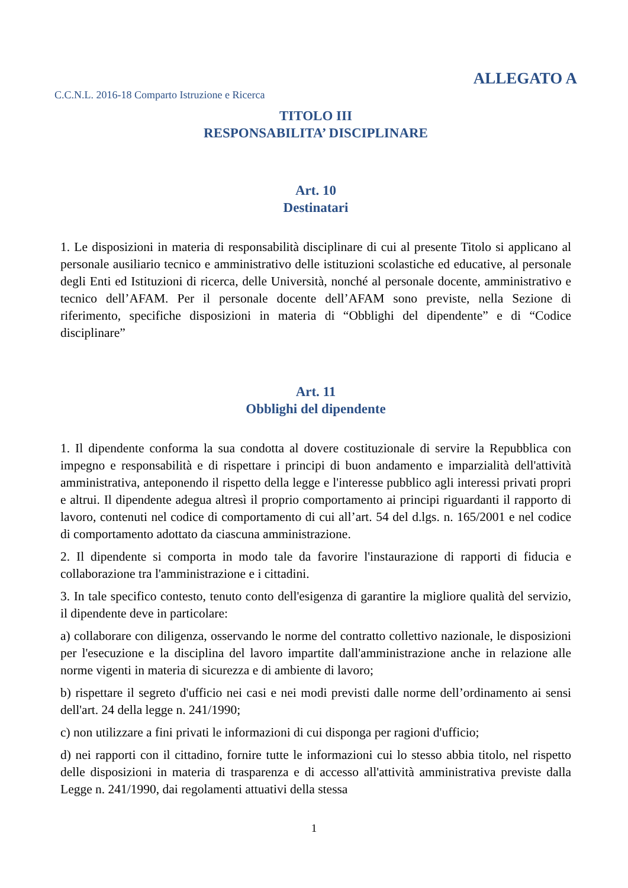ALLEGATO A
C.C.N.L. 2016-18 Comparto Istruzione e Ricerca
TITOLO III
RESPONSABILITA’ DISCIPLINARE
Art. 10
Destinatari
1. Le disposizioni in materia di responsabilità disciplinare di cui al presente Titolo si applicano al personale ausiliario tecnico e amministrativo delle istituzioni scolastiche ed educative, al personale degli Enti ed Istituzioni di ricerca, delle Università, nonché al personale docente, amministrativo e tecnico dell’AFAM. Per il personale docente dell’AFAM sono previste, nella Sezione di riferimento, specifiche disposizioni in materia di “Obblighi del dipendente” e di “Codice disciplinare”
Art. 11
Obblighi del dipendente
1. Il dipendente conforma la sua condotta al dovere costituzionale di servire la Repubblica con impegno e responsabilità e di rispettare i principi di buon andamento e imparzialità dell'attività amministrativa, anteponendo il rispetto della legge e l'interesse pubblico agli interessi privati propri e altrui. Il dipendente adegua altresì il proprio comportamento ai principi riguardanti il rapporto di lavoro, contenuti nel codice di comportamento di cui all’art. 54 del d.lgs. n. 165/2001 e nel codice di comportamento adottato da ciascuna amministrazione.
2. Il dipendente si comporta in modo tale da favorire l'instaurazione di rapporti di fiducia e collaborazione tra l'amministrazione e i cittadini.
3. In tale specifico contesto, tenuto conto dell'esigenza di garantire la migliore qualità del servizio, il dipendente deve in particolare:
a) collaborare con diligenza, osservando le norme del contratto collettivo nazionale, le disposizioni per l'esecuzione e la disciplina del lavoro impartite dall'amministrazione anche in relazione alle norme vigenti in materia di sicurezza e di ambiente di lavoro;
b) rispettare il segreto d'ufficio nei casi e nei modi previsti dalle norme dell’ordinamento ai sensi dell'art. 24 della legge n. 241/1990;
c) non utilizzare a fini privati le informazioni di cui disponga per ragioni d'ufficio;
d) nei rapporti con il cittadino, fornire tutte le informazioni cui lo stesso abbia titolo, nel rispetto delle disposizioni in materia di trasparenza e di accesso all'attività amministrativa previste dalla Legge n. 241/1990, dai regolamenti attuativi della stessa
1